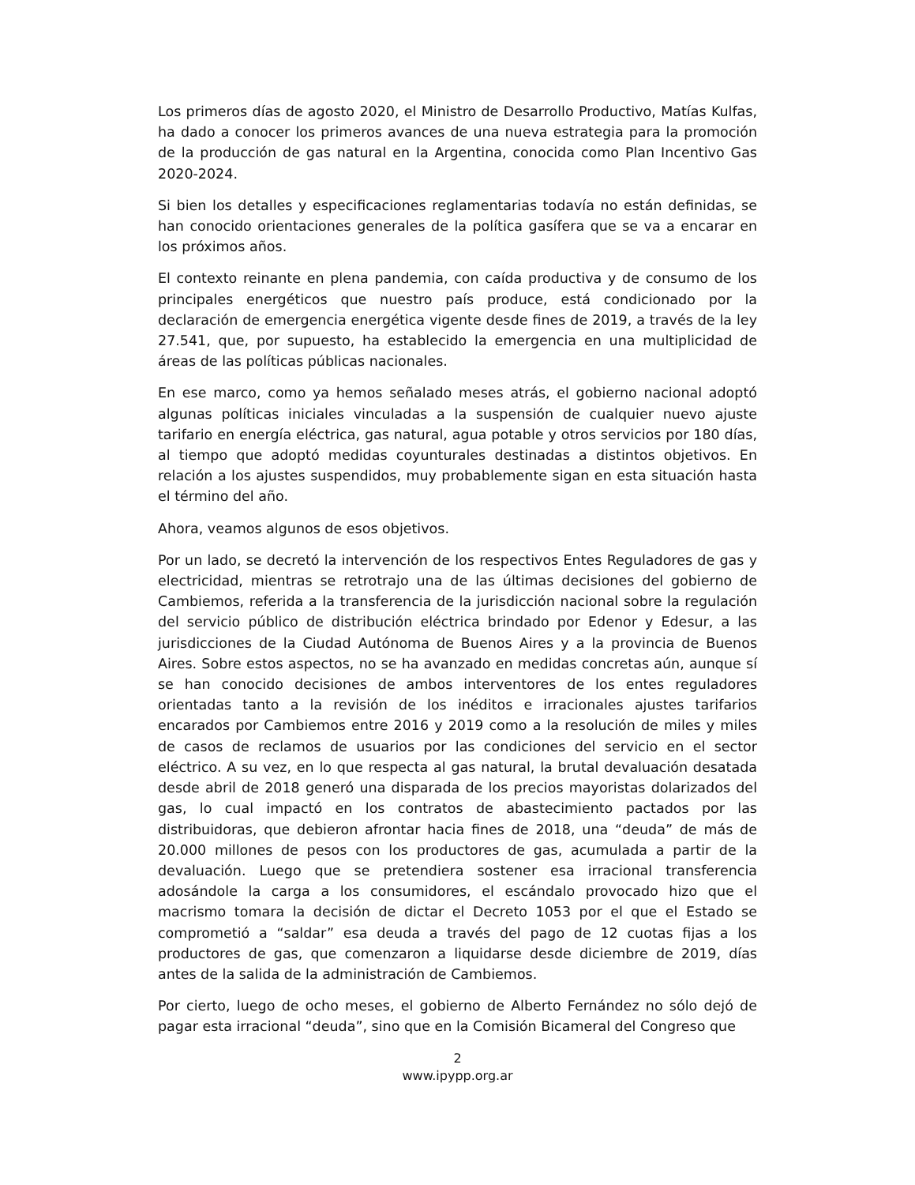Los primeros días de agosto 2020, el Ministro de Desarrollo Productivo, Matías Kulfas, ha dado a conocer los primeros avances de una nueva estrategia para la promoción de la producción de gas natural en la Argentina, conocida como Plan Incentivo Gas 2020-2024.
Si bien los detalles y especificaciones reglamentarias todavía no están definidas, se han conocido orientaciones generales de la política gasífera que se va a encarar en los próximos años.
El contexto reinante en plena pandemia, con caída productiva y de consumo de los principales energéticos que nuestro país produce, está condicionado por la declaración de emergencia energética vigente desde fines de 2019, a través de la ley 27.541, que, por supuesto, ha establecido la emergencia en una multiplicidad de áreas de las políticas públicas nacionales.
En ese marco, como ya hemos señalado meses atrás, el gobierno nacional adoptó algunas políticas iniciales vinculadas a la suspensión de cualquier nuevo ajuste tarifario en energía eléctrica, gas natural, agua potable y otros servicios por 180 días, al tiempo que adoptó medidas coyunturales destinadas a distintos objetivos. En relación a los ajustes suspendidos, muy probablemente sigan en esta situación hasta el término del año.
Ahora, veamos algunos de esos objetivos.
Por un lado, se decretó la intervención de los respectivos Entes Reguladores de gas y electricidad, mientras se retrotrajo una de las últimas decisiones del gobierno de Cambiemos, referida a la transferencia de la jurisdicción nacional sobre la regulación del servicio público de distribución eléctrica brindado por Edenor y Edesur, a las jurisdicciones de la Ciudad Autónoma de Buenos Aires y a la provincia de Buenos Aires. Sobre estos aspectos, no se ha avanzado en medidas concretas aún, aunque sí se han conocido decisiones de ambos interventores de los entes reguladores orientadas tanto a la revisión de los inéditos e irracionales ajustes tarifarios encarados por Cambiemos entre 2016 y 2019 como a la resolución de miles y miles de casos de reclamos de usuarios por las condiciones del servicio en el sector eléctrico. A su vez, en lo que respecta al gas natural, la brutal devaluación desatada desde abril de 2018 generó una disparada de los precios mayoristas dolarizados del gas, lo cual impactó en los contratos de abastecimiento pactados por las distribuidoras, que debieron afrontar hacia fines de 2018, una “deuda” de más de 20.000 millones de pesos con los productores de gas, acumulada a partir de la devaluación. Luego que se pretendiera sostener esa irracional transferencia adosándole la carga a los consumidores, el escándalo provocado hizo que el macrismo tomara la decisión de dictar el Decreto 1053 por el que el Estado se comprometió a “saldar” esa deuda a través del pago de 12 cuotas fijas a los productores de gas, que comenzaron a liquidarse desde diciembre de 2019, días antes de la salida de la administración de Cambiemos.
Por cierto, luego de ocho meses, el gobierno de Alberto Fernández no sólo dejó de pagar esta irracional “deuda”, sino que en la Comisión Bicameral del Congreso que
2
www.ipypp.org.ar